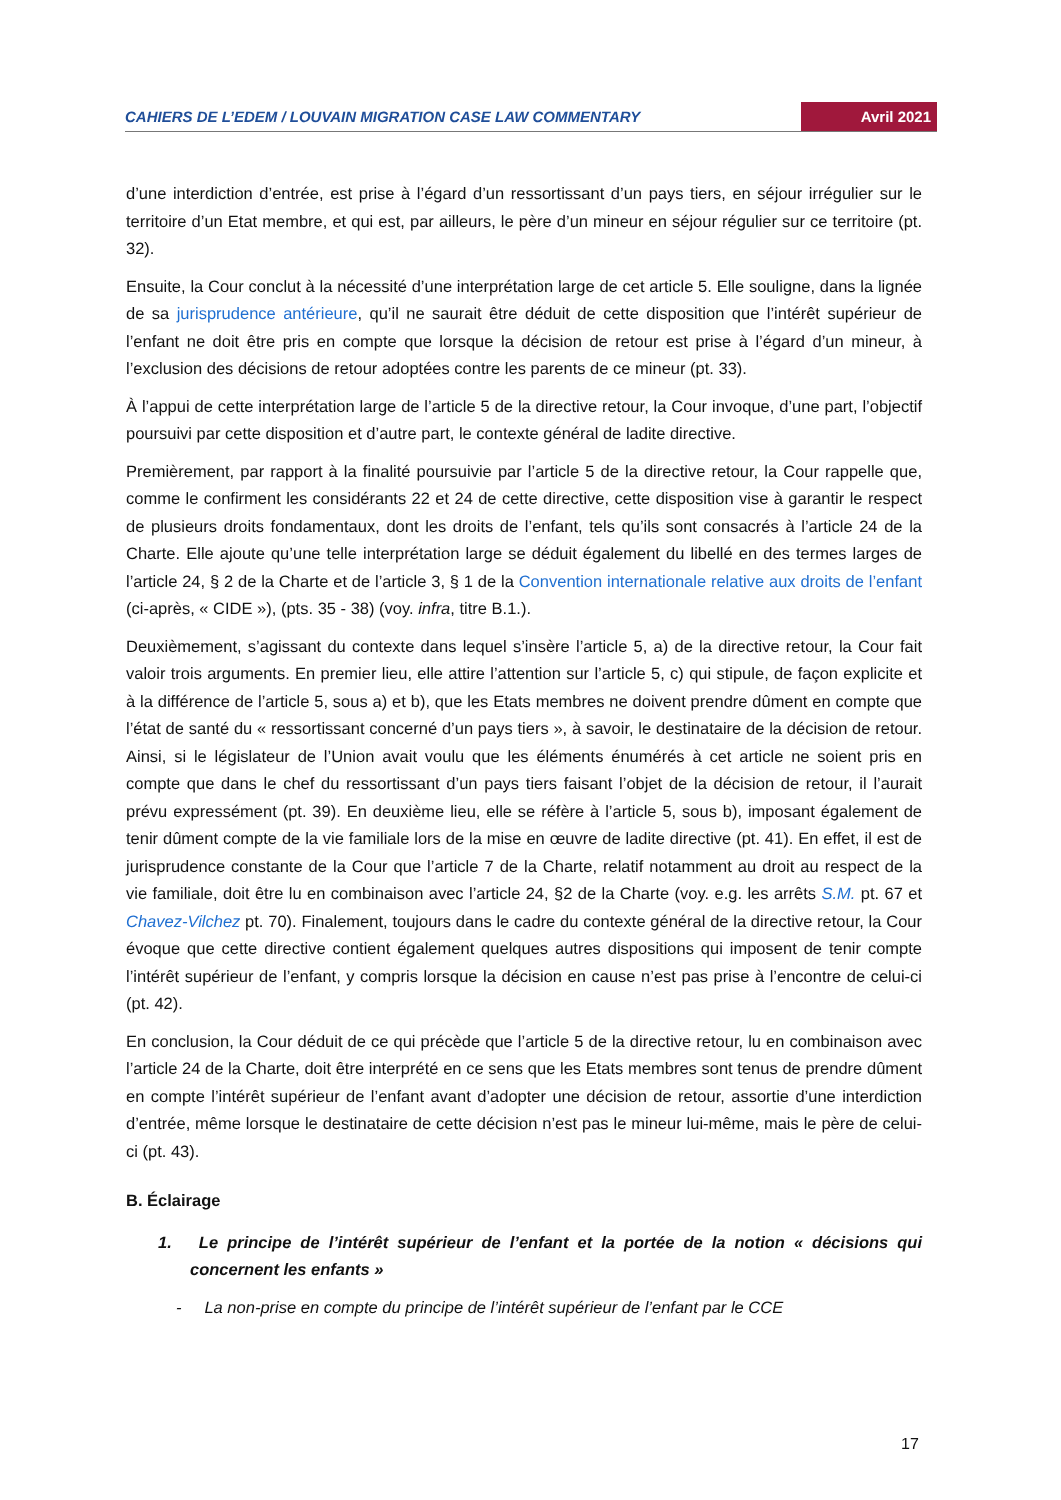CAHIERS DE L’EDEM / LOUVAIN MIGRATION CASE LAW COMMENTARY Avril 2021
d’une interdiction d’entrée, est prise à l’égard d’un ressortissant d’un pays tiers, en séjour irrégulier sur le territoire d’un Etat membre, et qui est, par ailleurs, le père d’un mineur en séjour régulier sur ce territoire (pt. 32).
Ensuite, la Cour conclut à la nécessité d’une interprétation large de cet article 5. Elle souligne, dans la lignée de sa jurisprudence antérieure, qu’il ne saurait être déduit de cette disposition que l’intérêt supérieur de l’enfant ne doit être pris en compte que lorsque la décision de retour est prise à l’égard d’un mineur, à l’exclusion des décisions de retour adoptées contre les parents de ce mineur (pt. 33).
À l’appui de cette interprétation large de l’article 5 de la directive retour, la Cour invoque, d’une part, l’objectif poursuivi par cette disposition et d’autre part, le contexte général de ladite directive.
Premièrement, par rapport à la finalité poursuivie par l’article 5 de la directive retour, la Cour rappelle que, comme le confirment les considérants 22 et 24 de cette directive, cette disposition vise à garantir le respect de plusieurs droits fondamentaux, dont les droits de l’enfant, tels qu’ils sont consacrés à l’article 24 de la Charte. Elle ajoute qu’une telle interprétation large se déduit également du libellé en des termes larges de l’article 24, § 2 de la Charte et de l’article 3, § 1 de la Convention internationale relative aux droits de l’enfant (ci-après, « CIDE »), (pts. 35 - 38) (voy. infra, titre B.1.).
Deuxièmement, s’agissant du contexte dans lequel s’insère l’article 5, a) de la directive retour, la Cour fait valoir trois arguments. En premier lieu, elle attire l’attention sur l’article 5, c) qui stipule, de façon explicite et à la différence de l’article 5, sous a) et b), que les Etats membres ne doivent prendre dûment en compte que l’état de santé du « ressortissant concerné d’un pays tiers », à savoir, le destinataire de la décision de retour. Ainsi, si le législateur de l’Union avait voulu que les éléments énumérés à cet article ne soient pris en compte que dans le chef du ressortissant d’un pays tiers faisant l’objet de la décision de retour, il l’aurait prévu expressément (pt. 39). En deuxième lieu, elle se réfère à l’article 5, sous b), imposant également de tenir dûment compte de la vie familiale lors de la mise en œuvre de ladite directive (pt. 41). En effet, il est de jurisprudence constante de la Cour que l’article 7 de la Charte, relatif notamment au droit au respect de la vie familiale, doit être lu en combinaison avec l’article 24, §2 de la Charte (voy. e.g. les arrêts S.M. pt. 67 et Chavez-Vilchez pt. 70). Finalement, toujours dans le cadre du contexte général de la directive retour, la Cour évoque que cette directive contient également quelques autres dispositions qui imposent de tenir compte l’intérêt supérieur de l’enfant, y compris lorsque la décision en cause n’est pas prise à l’encontre de celui-ci (pt. 42).
En conclusion, la Cour déduit de ce qui précède que l’article 5 de la directive retour, lu en combinaison avec l’article 24 de la Charte, doit être interprété en ce sens que les Etats membres sont tenus de prendre dûment en compte l’intérêt supérieur de l’enfant avant d’adopter une décision de retour, assortie d’une interdiction d’entrée, même lorsque le destinataire de cette décision n’est pas le mineur lui-même, mais le père de celui-ci (pt. 43).
B. Éclairage
1. Le principe de l’intérêt supérieur de l’enfant et la portée de la notion « décisions qui concernent les enfants »
- La non-prise en compte du principe de l’intérêt supérieur de l’enfant par le CCE
17